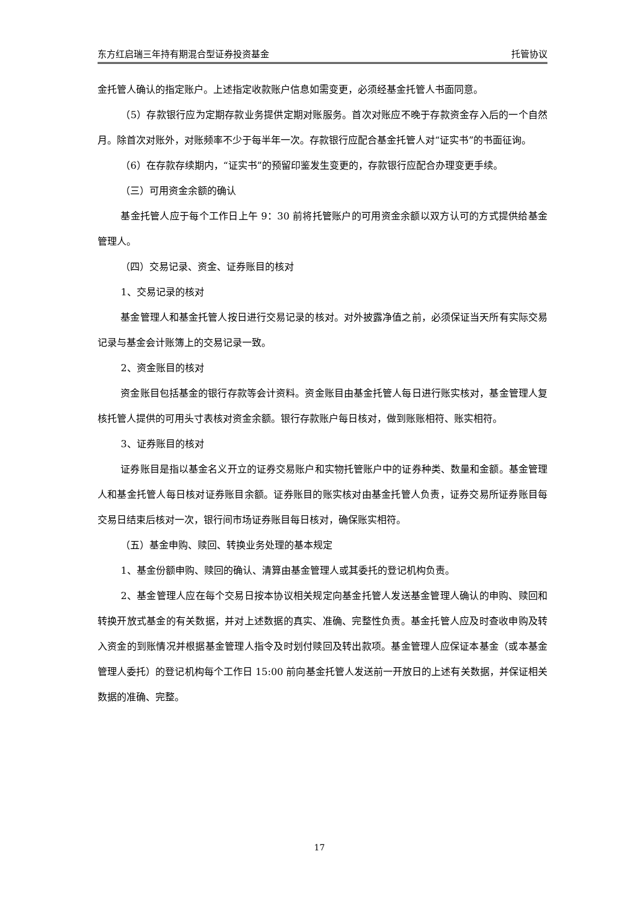东方红启瑞三年持有期混合型证券投资基金 托管协议
金托管人确认的指定账户。上述指定收款账户信息如需变更，必须经基金托管人书面同意。
（5）存款银行应为定期存款业务提供定期对账服务。首次对账应不晚于存款资金存入后的一个自然月。除首次对账外，对账频率不少于每半年一次。存款银行应配合基金托管人对“证实书”的书面征询。
（6）在存款存续期内，“证实书”的预留印鉴发生变更的，存款银行应配合办理变更手续。
（三）可用资金余额的确认
基金托管人应于每个工作日上午 9：30 前将托管账户的可用资金余额以双方认可的方式提供给基金管理人。
（四）交易记录、资金、证券账目的核对
1、交易记录的核对
基金管理人和基金托管人按日进行交易记录的核对。对外披露净值之前，必须保证当天所有实际交易记录与基金会计账簿上的交易记录一致。
2、资金账目的核对
资金账目包括基金的银行存款等会计资料。资金账目由基金托管人每日进行账实核对，基金管理人复核托管人提供的可用头寸表核对资金余额。银行存款账户每日核对，做到账账相符、账实相符。
3、证券账目的核对
证券账目是指以基金名义开立的证券交易账户和实物托管账户中的证券种类、数量和金额。基金管理人和基金托管人每日核对证券账目余额。证券账目的账实核对由基金托管人负责，证券交易所证券账目每交易日结束后核对一次，银行间市场证券账目每日核对，确保账实相符。
（五）基金申购、赎回、转换业务处理的基本规定
1、基金份额申购、赎回的确认、清算由基金管理人或其委托的登记机构负责。
2、基金管理人应在每个交易日按本协议相关规定向基金托管人发送基金管理人确认的申购、赎回和转换开放式基金的有关数据，并对上述数据的真实、准确、完整性负责。基金托管人应及时查收申购及转入资金的到账情况并根据基金管理人指令及时划付赎回及转出款项。基金管理人应保证本基金（或本基金管理人委托）的登记机构每个工作日 15:00 前向基金托管人发送前一开放日的上述有关数据，并保证相关数据的准确、完整。
17